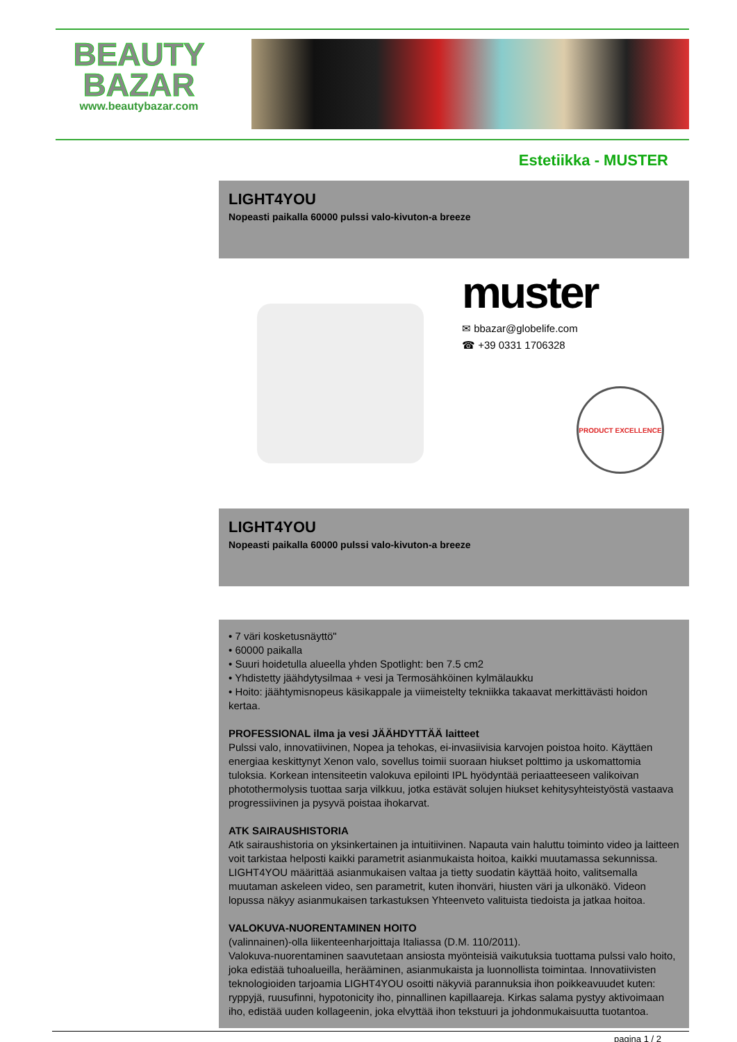BEAUTY BAZAR
www.beautybazar.com
Estetiikka - MUSTER
LIGHT4YOU
Nopeasti paikalla 60000 pulssi valo-kivuton-a breeze
muster
✉ bbazar@globelife.com
☎ +39 0331 1706328
PRODUCT EXCELLENCE
LIGHT4YOU
Nopeasti paikalla 60000 pulssi valo-kivuton-a breeze
• 7 väri kosketusnäyttö"
• 60000 paikalla
• Suuri hoidetulla alueella yhden Spotlight: ben 7.5 cm2
• Yhdistetty jäähdytysilmaa + vesi ja Termosähköinen kylmälaukku
• Hoito: jäähtymisnopeus käsikappale ja viimeistelty tekniikka takaavat merkittävästi hoidon kertaa.
PROFESSIONAL ilma ja vesi JÄÄHDYTTÄÄ laitteet
Pulssi valo, innovatiivinen, Nopea ja tehokas, ei-invasiivisia karvojen poistoa hoito. Käyttäen energiaa keskittynyt Xenon valo, sovellus toimii suoraan hiukset polttimo ja uskomattomia tuloksia. Korkean intensiteetin valokuva epilointi IPL hyödyntää periaatteeseen valikoivan photothermolysis tuottaa sarja vilkkuu, jotka estävät solujen hiukset kehitysyhteistyöstä vastaava progressiivinen ja pysyvä poistaa ihokarvat.
ATK SAIRAUSHISTORIA
Atk sairaushistoria on yksinkertainen ja intuitiivinen. Napauta vain haluttu toiminto video ja laitteen voit tarkistaa helposti kaikki parametrit asianmukaista hoitoa, kaikki muutamassa sekunnissa. LIGHT4YOU määrittää asianmukaisen valtaa ja tietty suodatin käyttää hoito, valitsemalla muutaman askeleen video, sen parametrit, kuten ihonväri, hiusten väri ja ulkonäkö. Videon lopussa näkyy asianmukaisen tarkastuksen Yhteenveto valituista tiedoista ja jatkaa hoitoa.
VALOKUVA-NUORENTAMINEN HOITO
(valinnainen)-olla liikenteenharjoittaja Italiassa (D.M. 110/2011).
Valokuva-nuorentaminen saavutetaan ansiosta myönteisiä vaikutuksia tuottama pulssi valo hoito, joka edistää tuhoalueilla, herääminen, asianmukaista ja luonnollista toimintaa. Innovatiivisten teknologioiden tarjoamia LIGHT4YOU osoitti näkyviä parannuksia ihon poikkeavuudet kuten: ryppyjä, ruusufinni, hypotonicity iho, pinnallinen kapillaareja. Kirkas salama pystyy aktivoimaan iho, edistää uuden kollageenin, joka elvyttää ihon tekstuuri ja johdonmukaisuutta tuotantoa.
pagina 1 / 2